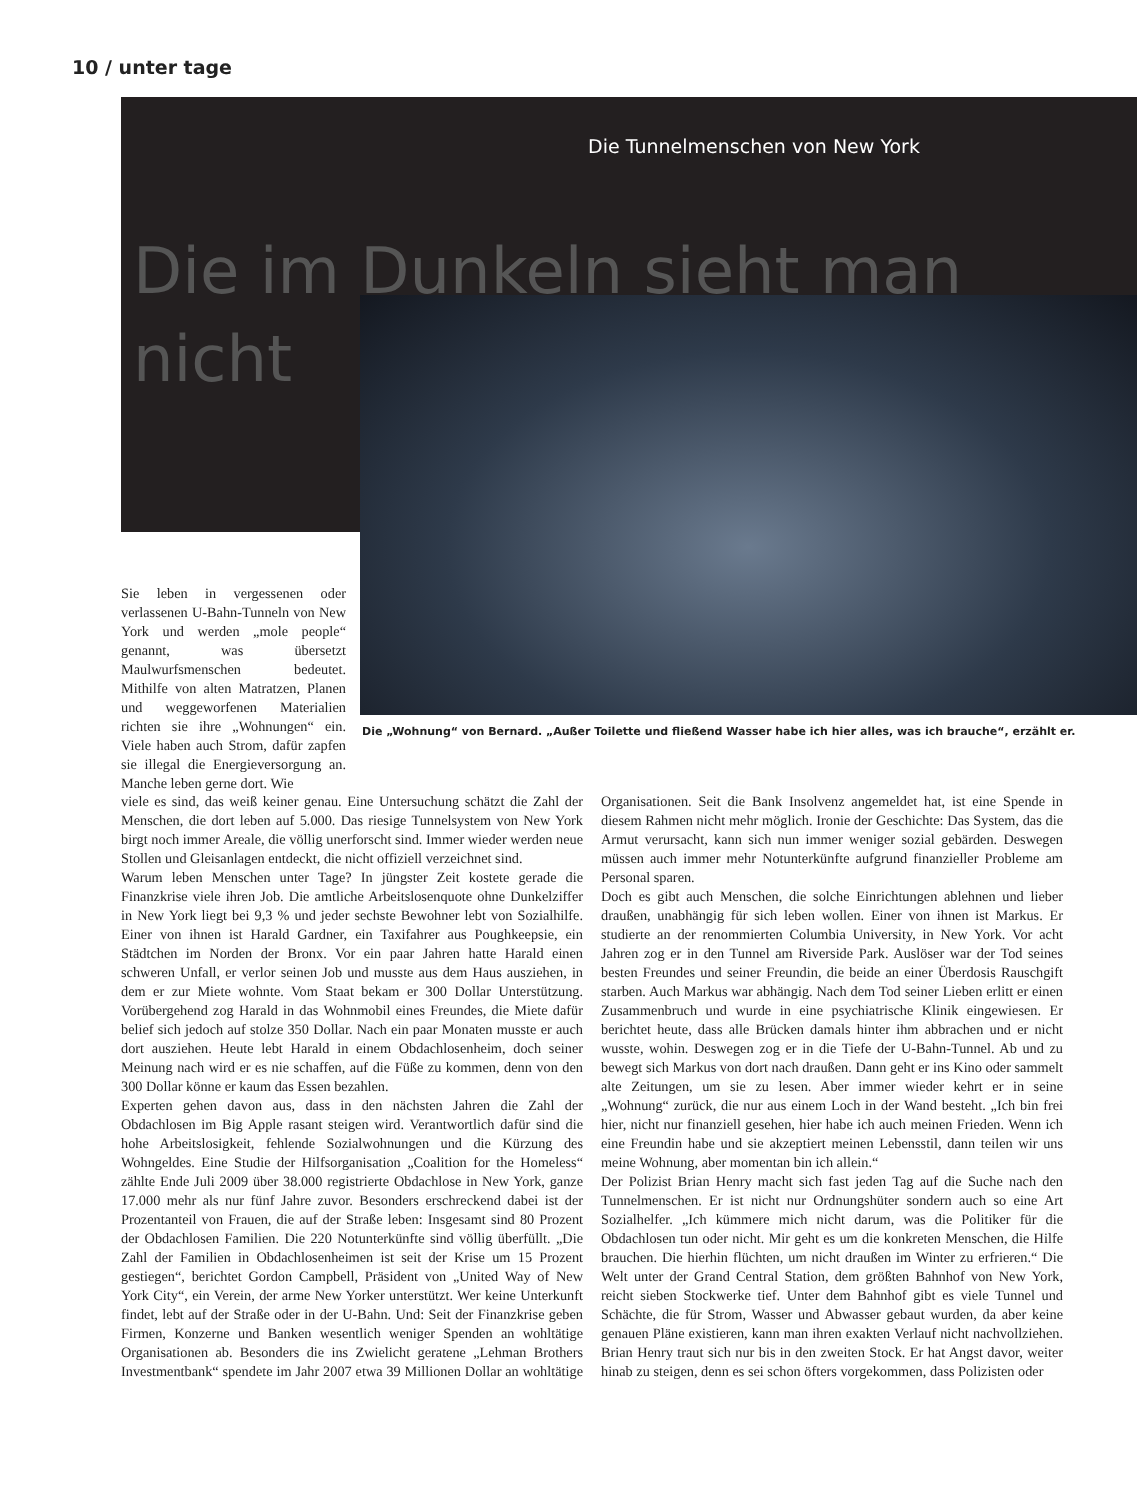10 / unter tage
Die Tunnelmenschen von New York
Die im Dunkeln sieht man
nicht
Die „Wohnung“ von Bernard. „Außer Toilette und fließend Wasser habe ich hier alles, was ich brauche“, erzählt er.
Sie leben in vergessenen oder verlassenen U-Bahn-Tunneln von New York und werden „mole people“ genannt, was übersetzt Maulwurfsmenschen bedeutet. Mithilfe von alten Matratzen, Planen und weggeworfenen Materialien richten sie ihre „Wohnungen“ ein. Viele haben auch Strom, dafür zapfen sie illegal die Energieversorgung an. Manche leben gerne dort. Wie
viele es sind, das weiß keiner genau. Eine Untersuchung schätzt die Zahl der Menschen, die dort leben auf 5.000. Das riesige Tunnelsystem von New York birgt noch immer Areale, die völlig unerforscht sind. Immer wieder werden neue Stollen und Gleisanlagen entdeckt, die nicht offiziell verzeichnet sind.
Warum leben Menschen unter Tage? In jüngster Zeit kostete gerade die Finanzkrise viele ihren Job. Die amtliche Arbeitslosenquote ohne Dunkelziffer in New York liegt bei 9,3 % und jeder sechste Bewohner lebt von Sozialhilfe. Einer von ihnen ist Harald Gardner, ein Taxifahrer aus Poughkeepsie, ein Städtchen im Norden der Bronx. Vor ein paar Jahren hatte Harald einen schweren Unfall, er verlor seinen Job und musste aus dem Haus ausziehen, in dem er zur Miete wohnte. Vom Staat bekam er 300 Dollar Unterstützung. Vorübergehend zog Harald in das Wohnmobil eines Freundes, die Miete dafür belief sich jedoch auf stolze 350 Dollar. Nach ein paar Monaten musste er auch dort ausziehen. Heute lebt Harald in einem Obdachlosenheim, doch seiner Meinung nach wird er es nie schaffen, auf die Füße zu kommen, denn von den 300 Dollar könne er kaum das Essen bezahlen.
Experten gehen davon aus, dass in den nächsten Jahren die Zahl der Obdachlosen im Big Apple rasant steigen wird. Verantwortlich dafür sind die hohe Arbeitslosigkeit, fehlende Sozialwohnungen und die Kürzung des Wohngeldes. Eine Studie der Hilfsorganisation „Coalition for the Homeless“ zählte Ende Juli 2009 über 38.000 registrierte Obdachlose in New York, ganze 17.000 mehr als nur fünf Jahre zuvor. Besonders erschreckend dabei ist der Prozentanteil von Frauen, die auf der Straße leben: Insgesamt sind 80 Prozent der Obdachlosen Familien. Die 220 Notunterkünfte sind völlig überfüllt. „Die Zahl der Familien in Obdachlosenheimen ist seit der Krise um 15 Prozent gestiegen“, berichtet Gordon Campbell, Präsident von „United Way of New York City“, ein Verein, der arme New Yorker unterstützt. Wer keine Unterkunft findet, lebt auf der Straße oder in der U-Bahn. Und: Seit der Finanzkrise geben Firmen, Konzerne und Banken wesentlich weniger Spenden an wohltätige Organisationen ab. Besonders die ins Zwielicht geratene „Lehman Brothers Investmentbank“ spendete im Jahr 2007 etwa 39 Millionen Dollar an wohltätige Organisationen. Seit die Bank Insolvenz angemeldet hat, ist eine Spende in diesem Rahmen nicht mehr möglich. Ironie der Geschichte: Das System, das die Armut verursacht, kann sich nun immer weniger sozial gebärden. Deswegen müssen auch immer mehr Notunterkünfte aufgrund finanzieller Probleme am Personal sparen.
Doch es gibt auch Menschen, die solche Einrichtungen ablehnen und lieber draußen, unabhängig für sich leben wollen. Einer von ihnen ist Markus. Er studierte an der renommierten Columbia University, in New York. Vor acht Jahren zog er in den Tunnel am Riverside Park. Auslöser war der Tod seines besten Freundes und seiner Freundin, die beide an einer Überdosis Rauschgift starben. Auch Markus war abhängig. Nach dem Tod seiner Lieben erlitt er einen Zusammenbruch und wurde in eine psychiatrische Klinik eingewiesen. Er berichtet heute, dass alle Brücken damals hinter ihm abbrachen und er nicht wusste, wohin. Deswegen zog er in die Tiefe der U-Bahn-Tunnel. Ab und zu bewegt sich Markus von dort nach draußen. Dann geht er ins Kino oder sammelt alte Zeitungen, um sie zu lesen. Aber immer wieder kehrt er in seine „Wohnung“ zurück, die nur aus einem Loch in der Wand besteht. „Ich bin frei hier, nicht nur finanziell gesehen, hier habe ich auch meinen Frieden. Wenn ich eine Freundin habe und sie akzeptiert meinen Lebensstil, dann teilen wir uns meine Wohnung, aber momentan bin ich allein.“
Der Polizist Brian Henry macht sich fast jeden Tag auf die Suche nach den Tunnelmenschen. Er ist nicht nur Ordnungshüter sondern auch so eine Art Sozialhelfer. „Ich kümmere mich nicht darum, was die Politiker für die Obdachlosen tun oder nicht. Mir geht es um die konkreten Menschen, die Hilfe brauchen. Die hierhin flüchten, um nicht draußen im Winter zu erfrieren.“ Die Welt unter der Grand Central Station, dem größten Bahnhof von New York, reicht sieben Stockwerke tief. Unter dem Bahnhof gibt es viele Tunnel und Schächte, die für Strom, Wasser und Abwasser gebaut wurden, da aber keine genauen Pläne existieren, kann man ihren exakten Verlauf nicht nachvollziehen. Brian Henry traut sich nur bis in den zweiten Stock. Er hat Angst davor, weiter hinab zu steigen, denn es sei schon öfters vorgekommen, dass Polizisten oder